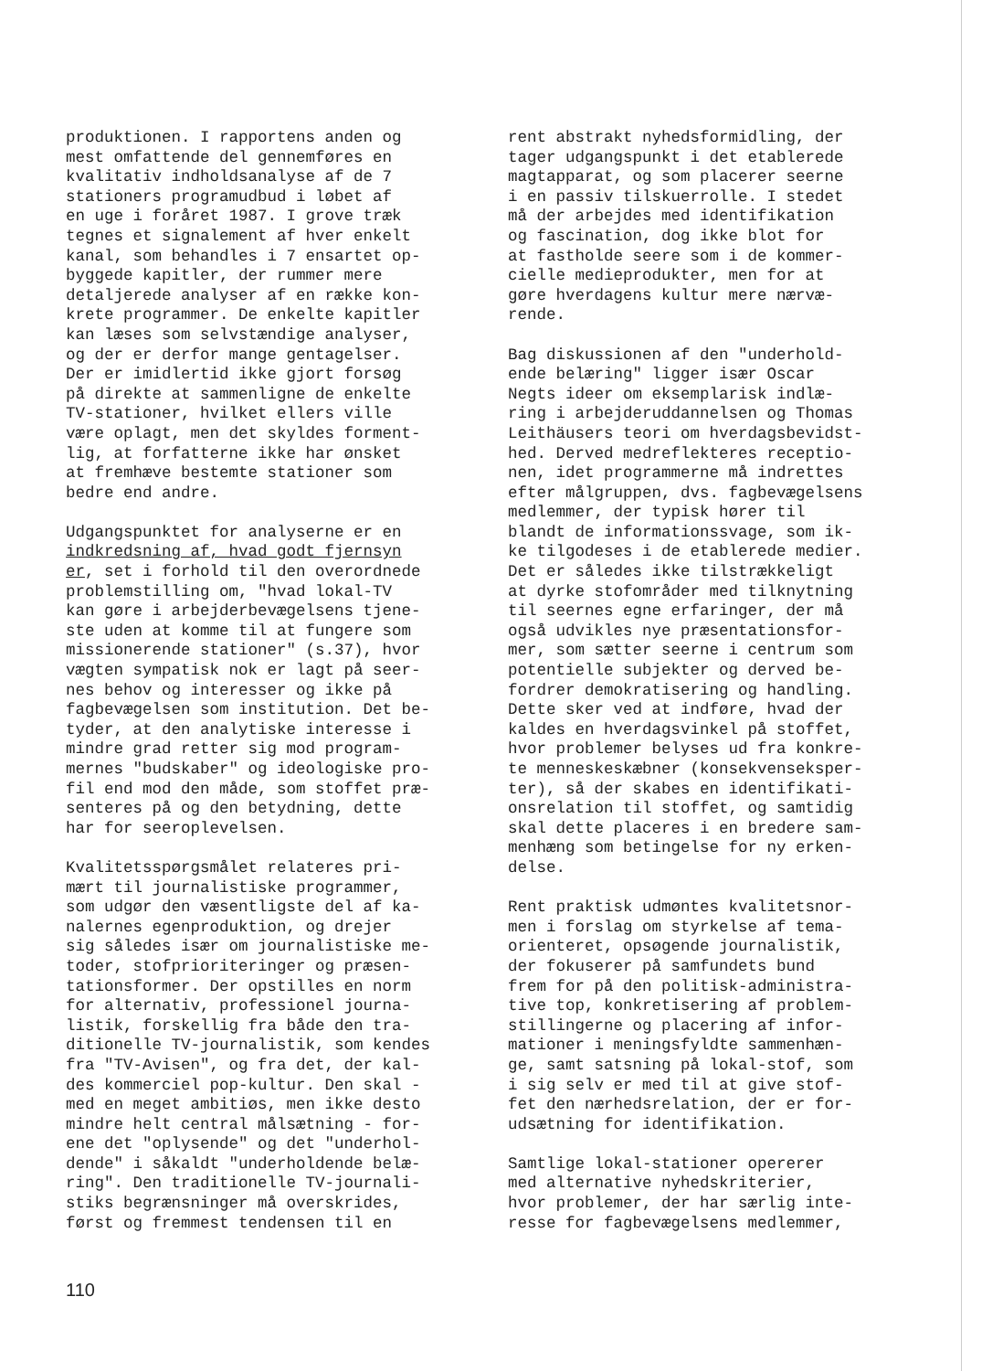produktionen. I rapportens anden og mest omfattende del gennemføres en kvalitativ indholdsanalyse af de 7 stationers programudbud i løbet af en uge i foråret 1987. I grove træk tegnes et signalement af hver enkelt kanal, som behandles i 7 ensartet op- byggede kapitler, der rummer mere detaljerede analyser af en række kon- krete programmer. De enkelte kapitler kan læses som selvstændige analyser, og der er derfor mange gentagelser. Der er imidlertid ikke gjort forsøg på direkte at sammenligne de enkelte TV-stationer, hvilket ellers ville være oplagt, men det skyldes forment- lig, at forfatterne ikke har ønsket at fremhæve bestemte stationer som bedre end andre.
Udgangspunktet for analyserne er en indkredsning af, hvad godt fjernsyn er, set i forhold til den overordnede problemstilling om, "hvad lokal-TV kan gøre i arbejderbevægelsens tjene- ste uden at komme til at fungere som missionerende stationer" (s.37), hvor vægten sympatisk nok er lagt på seer- nes behov og interesser og ikke på fagbevægelsen som institution. Det be- tyder, at den analytiske interesse i mindre grad retter sig mod program- mernes "budskaber" og ideologiske pro- fil end mod den måde, som stoffet præ- senteres på og den betydning, dette har for seeroplevelsen.
Kvalitetsspørgsmålet relateres pri- mært til journalistiske programmer, som udgør den væsentligste del af ka- nalernes egenproduktion, og drejer sig således især om journalistiske me- toder, stofprioriteringer og præsen- tationsformer. Der opstilles en norm for alternativ, professionel journa- listik, forskellig fra både den tra- ditionelle TV-journalistik, som kendes fra "TV-Avisen", og fra det, der kal- des kommerciel pop-kultur. Den skal - med en meget ambitiøs, men ikke desto mindre helt central målsætning - for- ene det "oplysende" og det "underhol- dende" i såkaldt "underholdende belæ- ring". Den traditionelle TV-journali- stiks begrænsninger må overskrides, først og fremmest tendensen til en
rent abstrakt nyhedsformidling, der tager udgangspunkt i det etablerede magtapparat, og som placerer seerne i en passiv tilskuerrolle. I stedet må der arbejdes med identifikation og fascination, dog ikke blot for at fastholde seere som i de kommer- cielle medieprodukter, men for at gøre hverdagens kultur mere nærvæ- rende.
Bag diskussionen af den "underhold- ende belæring" ligger især Oscar Negts ideer om eksemplarisk indlæ- ring i arbejderuddannelsen og Thomas Leithäusers teori om hverdagsbevidst- hed. Derved medreflekteres receptio- nen, idet programmerne må indrettes efter målgruppen, dvs. fagbevægelsens medlemmer, der typisk hører til blandt de informationssvage, som ik- ke tilgodeses i de etablerede medier. Det er således ikke tilstrækkeligt at dyrke stofområder med tilknytning til seernes egne erfaringer, der må også udvikles nye præsentationsfor- mer, som sætter seerne i centrum som potentielle subjekter og derved be- fordrer demokratisering og handling. Dette sker ved at indføre, hvad der kaldes en hverdagsvinkel på stoffet, hvor problemer belyses ud fra konkre- te menneskeskæbner (konsekvenseksper- ter), så der skabes en identifikati- onsrelation til stoffet, og samtidig skal dette placeres i en bredere sam- menhæng som betingelse for ny erken- delse.
Rent praktisk udmøntes kvalitetsnor- men i forslag om styrkelse af tema- orienteret, opsøgende journalistik, der fokuserer på samfundets bund frem for på den politisk-administra- tive top, konkretisering af problem- stillingerne og placering af infor- mationer i meningsfyldte sammenhæn- ge, samt satsning på lokal-stof, som i sig selv er med til at give stof- fet den nærhedsrelation, der er for- udsætning for identifikation.
Samtlige lokal-stationer opererer med alternative nyhedskriterier, hvor problemer, der har særlig inte- resse for fagbevægelsens medlemmer,
110